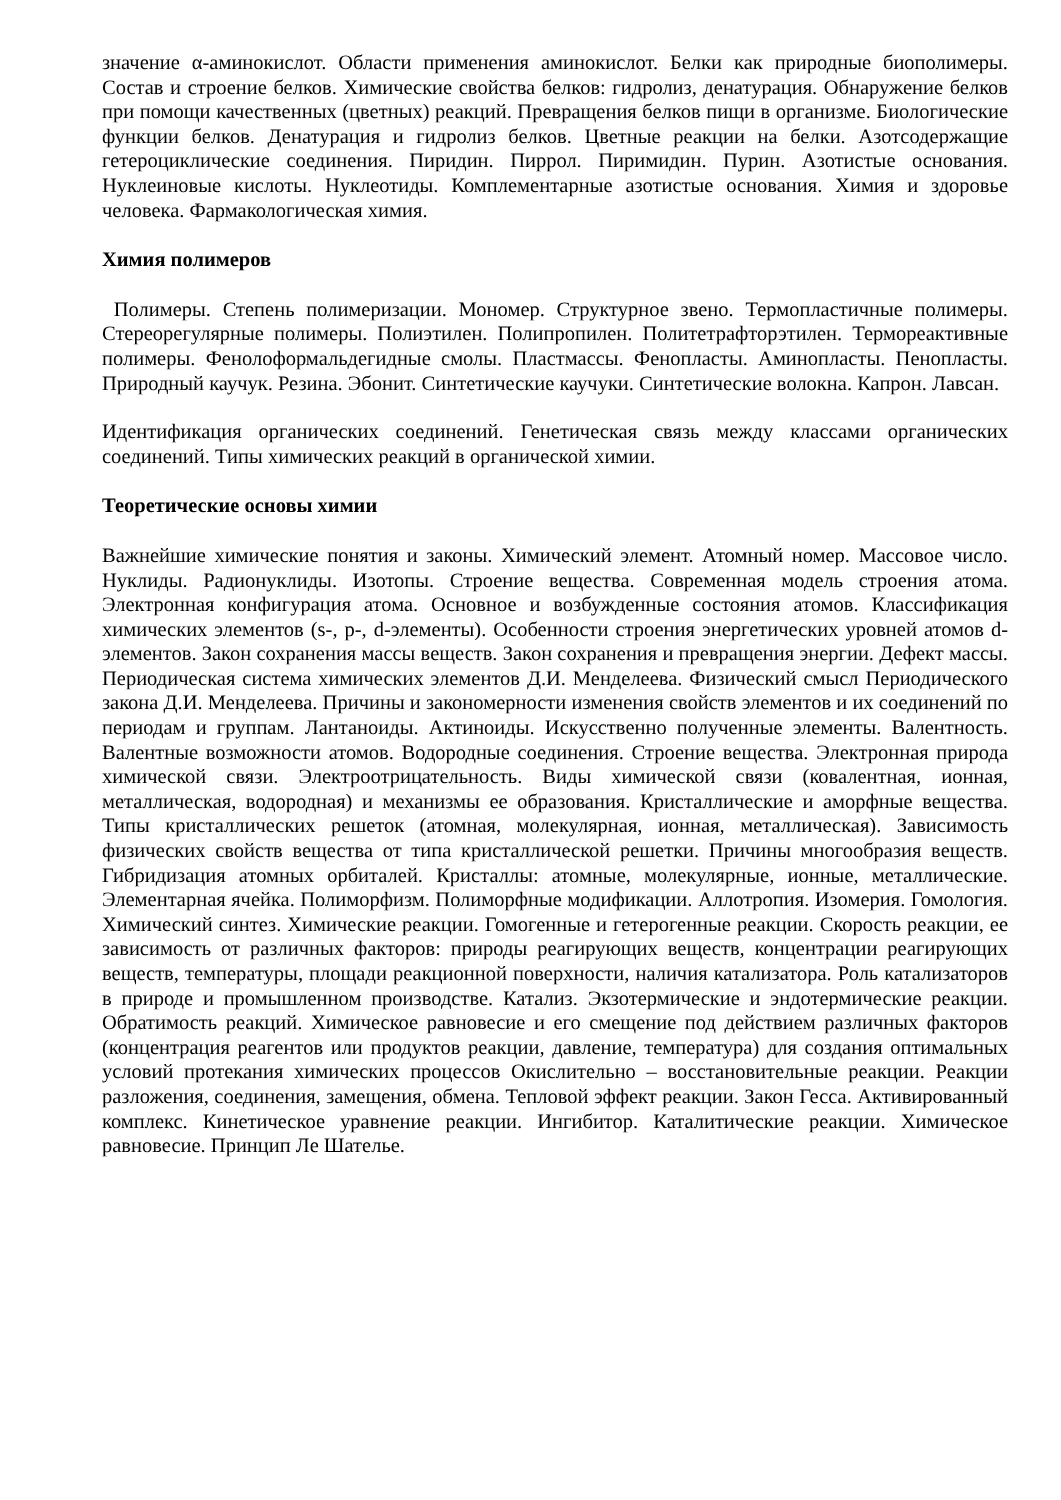значение α-аминокислот. Области применения аминокислот. Белки как природные биополимеры. Состав и строение белков. Химические свойства белков: гидролиз, денатурация. Обнаружение белков при помощи качественных (цветных) реакций. Превращения белков пищи в организме. Биологические функции белков. Денатурация и гидролиз белков. Цветные реакции на белки. Азотсодержащие гетероциклические соединения. Пиридин. Пиррол. Пиримидин. Пурин. Азотистые основания. Нуклеиновые кислоты. Нуклеотиды. Комплементарные азотистые основания. Химия и здоровье человека. Фармакологическая химия.
Химия полимеров
Полимеры. Степень полимеризации. Мономер. Структурное звено. Термопластичные полимеры. Стереорегулярные полимеры. Полиэтилен. Полипропилен. Политетрафторэтилен. Термореактивные полимеры. Фенолоформальдегидные смолы. Пластмассы. Фенопласты. Аминопласты. Пенопласты. Природный каучук. Резина. Эбонит. Синтетические каучуки. Синтетические волокна. Капрон. Лавсан.
Идентификация органических соединений. Генетическая связь между классами органических соединений. Типы химических реакций в органической химии.
Теоретические основы химии
Важнейшие химические понятия и законы. Химический элемент. Атомный номер. Массовое число. Нуклиды. Радионуклиды. Изотопы. Строение вещества. Современная модель строения атома. Электронная конфигурация атома. Основное и возбужденные состояния атомов. Классификация химических элементов (s-, p-, d-элементы). Особенности строения энергетических уровней атомов d-элементов. Закон сохранения массы веществ. Закон сохранения и превращения энергии. Дефект массы. Периодическая система химических элементов Д.И. Менделеева. Физический смысл Периодического закона Д.И. Менделеева. Причины и закономерности изменения свойств элементов и их соединений по периодам и группам. Лантаноиды. Актиноиды. Искусственно полученные элементы. Валентность. Валентные возможности атомов. Водородные соединения. Строение вещества. Электронная природа химической связи. Электроотрицательность. Виды химической связи (ковалентная, ионная, металлическая, водородная) и механизмы ее образования. Кристаллические и аморфные вещества. Типы кристаллических решеток (атомная, молекулярная, ионная, металлическая). Зависимость физических свойств вещества от типа кристаллической решетки. Причины многообразия веществ. Гибридизация атомных орбиталей. Кристаллы: атомные, молекулярные, ионные, металлические. Элементарная ячейка. Полиморфизм. Полиморфные модификации. Аллотропия. Изомерия. Гомология. Химический синтез. Химические реакции. Гомогенные и гетерогенные реакции. Скорость реакции, ее зависимость от различных факторов: природы реагирующих веществ, концентрации реагирующих веществ, температуры, площади реакционной поверхности, наличия катализатора. Роль катализаторов в природе и промышленном производстве. Катализ. Экзотермические и эндотермические реакции. Обратимость реакций. Химическое равновесие и его смещение под действием различных факторов (концентрация реагентов или продуктов реакции, давление, температура) для создания оптимальных условий протекания химических процессов Окислительно – восстановительные реакции. Реакции разложения, соединения, замещения, обмена. Тепловой эффект реакции. Закон Гесса. Активированный комплекс. Кинетическое уравнение реакции. Ингибитор. Каталитические реакции. Химическое равновесие. Принцип Ле Шателье.